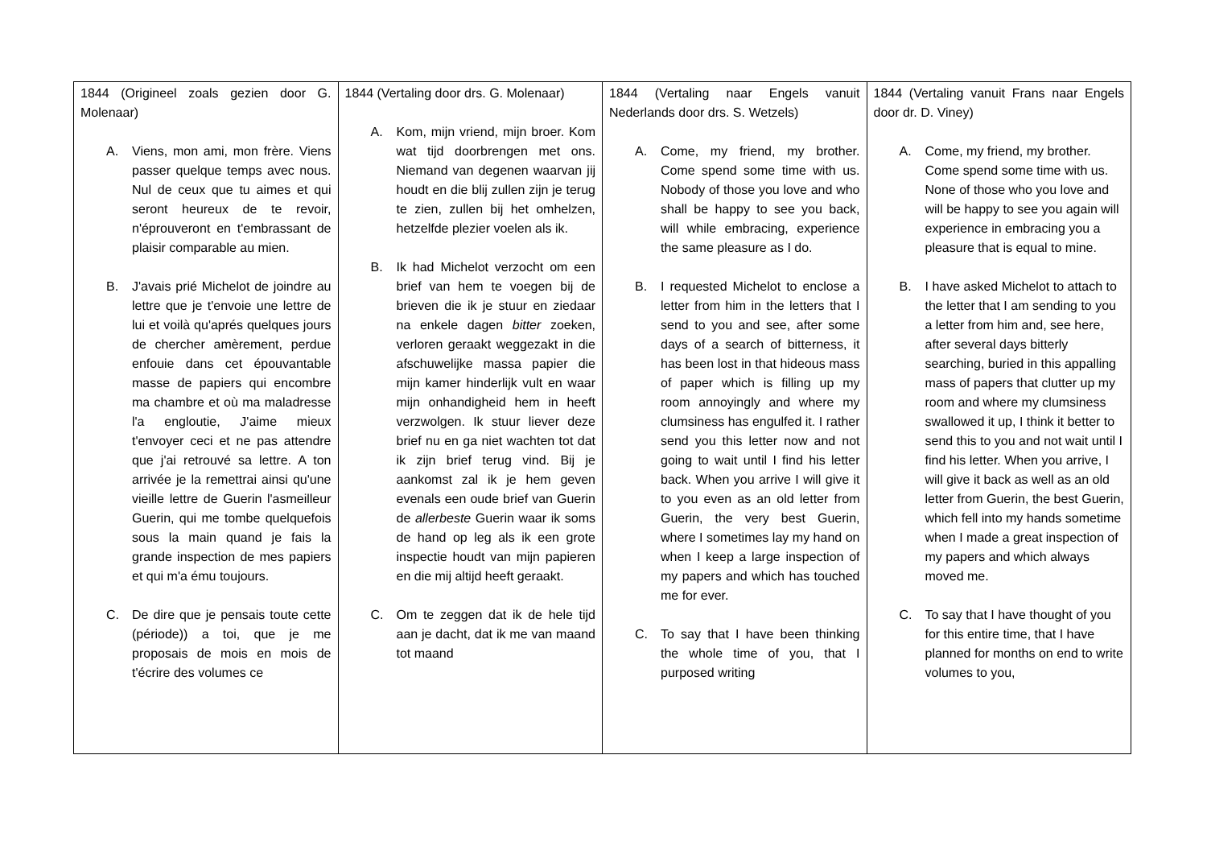| 1844 (Origineel zoals gezien door G. Molenaar) A. Viens, mon ami, mon frère. Viens passer quelque temps avec nous. Nul de ceux que tu aimes et qui seront heureux de te revoir, n'éprouveront en t'embrassant de plaisir comparable au mien. B. J'avais prié Michelot de joindre au lettre que je t'envoie une lettre de lui et voilà qu'aprés quelques jours de chercher amèrement, perdue enfouie dans cet épouvantable masse de papiers qui encombre ma chambre et où ma maladresse l'a engloutie, J'aime mieux t'envoyer ceci et ne pas attendre que j'ai retrouvé sa lettre. A ton arrivée je la remettrai ainsi qu'une vieille lettre de Guerin l'asmeilleur Guerin, qui me tombe quelquefois sous la main quand je fais la grande inspection de mes papiers et qui m'a ému toujours. C. De dire que je pensais toute cette (période)) a toi, que je me proposais de mois en mois de t'écrire des volumes ce | 1844 (Vertaling door drs. G. Molenaar) A. Kom, mijn vriend, mijn broer. Kom wat tijd doorbrengen met ons. Niemand van degenen waarvan jij houdt en die blij zullen zijn je terug te zien, zullen bij het omhelzen, hetzelfde plezier voelen als ik. B. Ik had Michelot verzocht om een brief van hem te voegen bij de brieven die ik je stuur en ziedaar na enkele dagen bitter zoeken, verloren geraakt weggezakt in die afschuwelijke massa papier die mijn kamer hinderlijk vult en waar mijn onhandigheid hem in heeft verzwolgen. Ik stuur liever deze brief nu en ga niet wachten tot dat ik zijn brief terug vind. Bij je aankomst zal ik je hem geven evenals een oude brief van Guerin de allerbeste Guerin waar ik soms de hand op leg als ik een grote inspectie houdt van mijn papieren en die mij altijd heeft geraakt. C. Om te zeggen dat ik de hele tijd aan je dacht, dat ik me van maand tot maand | 1844 (Vertaling naar Engels vanuit Nederlands door drs. S. Wetzels) A. Come, my friend, my brother. Come spend some time with us. Nobody of those you love and who shall be happy to see you back, will while embracing, experience the same pleasure as I do. B. I requested Michelot to enclose a letter from him in the letters that I send to you and see, after some days of a search of bitterness, it has been lost in that hideous mass of paper which is filling up my room annoyingly and where my clumsiness has engulfed it. I rather send you this letter now and not going to wait until I find his letter back. When you arrive I will give it to you even as an old letter from Guerin, the very best Guerin, where I sometimes lay my hand on when I keep a large inspection of my papers and which has touched me for ever. C. To say that I have been thinking the whole time of you, that I purposed writing | 1844 (Vertaling vanuit Frans naar Engels door dr. D. Viney) A. Come, my friend, my brother. Come spend some time with us. None of those who you love and will be happy to see you again will experience in embracing you a pleasure that is equal to mine. B. I have asked Michelot to attach to the letter that I am sending to you a letter from him and, see here, after several days bitterly searching, buried in this appalling mass of papers that clutter up my room and where my clumsiness swallowed it up, I think it better to send this to you and not wait until I find his letter. When you arrive, I will give it back as well as an old letter from Guerin, the best Guerin, which fell into my hands sometime when I made a great inspection of my papers and which always moved me. C. To say that I have thought of you for this entire time, that I have planned for months on end to write volumes to you, |